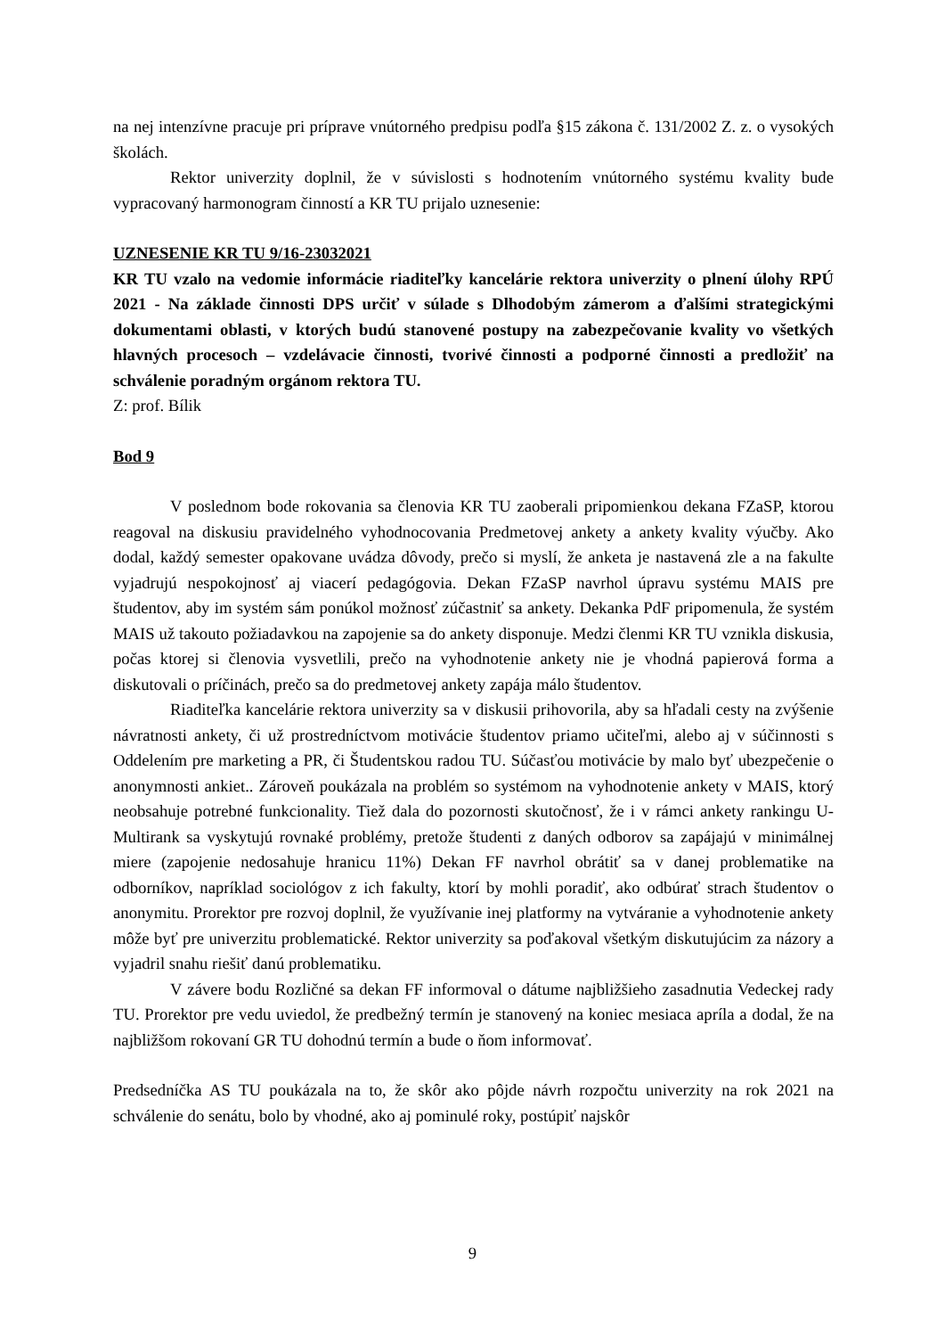na nej intenzívne pracuje pri príprave vnútorného predpisu podľa §15 zákona č. 131/2002 Z. z. o vysokých školách.
Rektor univerzity doplnil, že v súvislosti s hodnotením vnútorného systému kvality bude vypracovaný harmonogram činností a KR TU prijalo uznesenie:
UZNESENIE KR TU 9/16-23032021
KR TU vzalo na vedomie informácie riaditeľky kancelárie rektora univerzity o plnení úlohy RPÚ 2021 - Na základe činnosti DPS určiť v súlade s Dlhodobým zámerom a ďalšími strategickými dokumentami oblasti, v ktorých budú stanovené postupy na zabezpečovanie kvality vo všetkých hlavných procesoch – vzdelávacie činnosti, tvorivé činnosti a podporné činnosti a predložiť na schválenie poradným orgánom rektora TU.
Z: prof. Bílik
Bod 9
V poslednom bode rokovania sa členovia KR TU zaoberali pripomienkou dekana FZaSP, ktorou reagoval na diskusiu pravidelného vyhodnocovania Predmetovej ankety a ankety kvality výučby. Ako dodal, každý semester opakovane uvádza dôvody, prečo si myslí, že anketa je nastavená zle a na fakulte vyjadrujú nespokojnosť aj viacerí pedagógovia. Dekan FZaSP navrhol úpravu systému MAIS pre študentov, aby im systém sám ponúkol možnosť zúčastniť sa ankety. Dekanka PdF pripomenula, že systém MAIS už takouto požiadavkou na zapojenie sa do ankety disponuje. Medzi členmi KR TU vznikla diskusia, počas ktorej si členovia vysvetlili, prečo na vyhodnotenie ankety nie je vhodná papierová forma a diskutovali o príčinách, prečo sa do predmetovej ankety zapája málo študentov.
Riaditeľka kancelárie rektora univerzity sa v diskusii prihovorila, aby sa hľadali cesty na zvýšenie návratnosti ankety, či už prostredníctvom motivácie študentov priamo učiteľmi, alebo aj v súčinnosti s Oddelením pre marketing a PR, či Študentskou radou TU. Súčasťou motivácie by malo byť ubezpečenie o anonymnosti ankiet.. Zároveň poukázala na problém so systémom na vyhodnotenie ankety v MAIS, ktorý neobsahuje potrebné funkcionality. Tiež dala do pozornosti skutočnosť, že i v rámci ankety rankingu U-Multirank sa vyskytujú rovnaké problémy, pretože študenti z daných odborov sa zapájajú v minimálnej miere (zapojenie nedosahuje hranicu 11%) Dekan FF navrhol obrátiť sa v danej problematike na odborníkov, napríklad sociológov z ich fakulty, ktorí by mohli poradiť, ako odbúrať strach študentov o anonymitu. Prorektor pre rozvoj doplnil, že využívanie inej platformy na vytváranie a vyhodnotenie ankety môže byť pre univerzitu problematické. Rektor univerzity sa poďakoval všetkým diskutujúcim za názory a vyjadril snahu riešiť danú problematiku.
V závere bodu Rozličné sa dekan FF informoval o dátume najbližšieho zasadnutia Vedeckej rady TU. Prorektor pre vedu uviedol, že predbežný termín je stanovený na koniec mesiaca apríla a dodal, že na najbližšom rokovaní GR TU dohodnú termín a bude o ňom informovať.
Predsedníčka AS TU poukázala na to, že skôr ako pôjde návrh rozpočtu univerzity na rok 2021 na schválenie do senátu, bolo by vhodné, ako aj pominulé roky, postúpiť najskôr
9